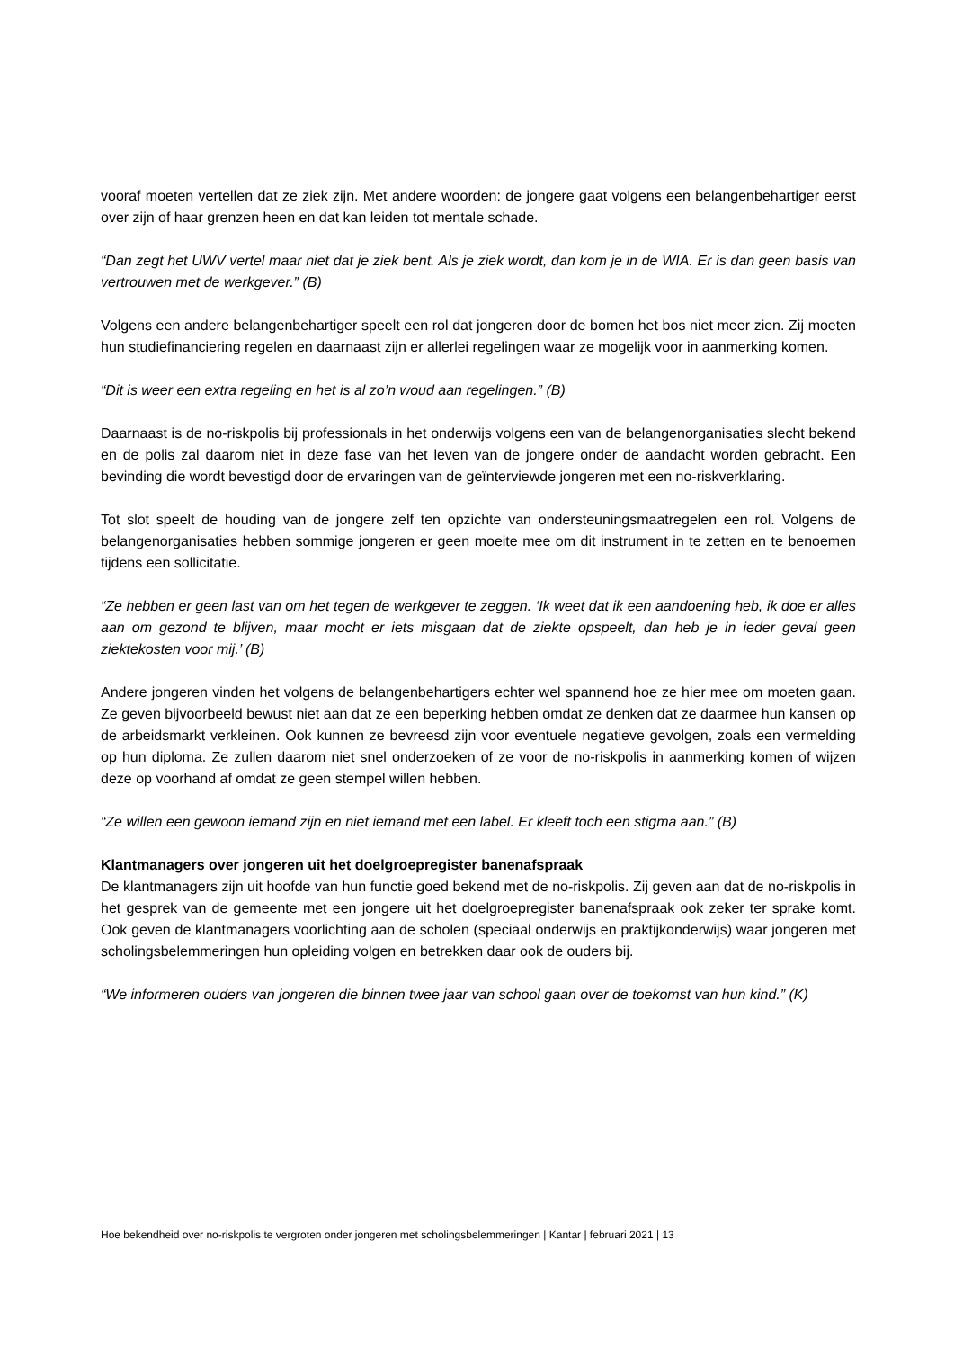vooraf moeten vertellen dat ze ziek zijn. Met andere woorden: de jongere gaat volgens een belangenbehartiger eerst over zijn of haar grenzen heen en dat kan leiden tot mentale schade.
“Dan zegt het UWV vertel maar niet dat je ziek bent. Als je ziek wordt, dan kom je in de WIA. Er is dan geen basis van vertrouwen met de werkgever.” (B)
Volgens een andere belangenbehartiger speelt een rol dat jongeren door de bomen het bos niet meer zien. Zij moeten hun studiefinanciering regelen en daarnaast zijn er allerlei regelingen waar ze mogelijk voor in aanmerking komen.
“Dit is weer een extra regeling en het is al zo’n woud aan regelingen.” (B)
Daarnaast is de no-riskpolis bij professionals in het onderwijs volgens een van de belangenorganisaties slecht bekend en de polis zal daarom niet in deze fase van het leven van de jongere onder de aandacht worden gebracht. Een bevinding die wordt bevestigd door de ervaringen van de geïnterviewde jongeren met een no-riskverklaring.
Tot slot speelt de houding van de jongere zelf ten opzichte van ondersteuningsmaatregelen een rol. Volgens de belangenorganisaties hebben sommige jongeren er geen moeite mee om dit instrument in te zetten en te benoemen tijdens een sollicitatie.
“Ze hebben er geen last van om het tegen de werkgever te zeggen. ‘Ik weet dat ik een aandoening heb, ik doe er alles aan om gezond te blijven, maar mocht er iets misgaan dat de ziekte opspeelt, dan heb je in ieder geval geen ziektekosten voor mij.’ (B)
Andere jongeren vinden het volgens de belangenbehartigers echter wel spannend hoe ze hier mee om moeten gaan. Ze geven bijvoorbeeld bewust niet aan dat ze een beperking hebben omdat ze denken dat ze daarmee hun kansen op de arbeidsmarkt verkleinen. Ook kunnen ze bevreesd zijn voor eventuele negatieve gevolgen, zoals een vermelding op hun diploma. Ze zullen daarom niet snel onderzoeken of ze voor de no-riskpolis in aanmerking komen of wijzen deze op voorhand af omdat ze geen stempel willen hebben.
“Ze willen een gewoon iemand zijn en niet iemand met een label. Er kleeft toch een stigma aan.” (B)
Klantmanagers over jongeren uit het doelgroepregister banenafspraak
De klantmanagers zijn uit hoofde van hun functie goed bekend met de no-riskpolis. Zij geven aan dat de no-riskpolis in het gesprek van de gemeente met een jongere uit het doelgroepregister banenafspraak ook zeker ter sprake komt. Ook geven de klantmanagers voorlichting aan de scholen (speciaal onderwijs en praktijkonderwijs) waar jongeren met scholingsbelemmeringen hun opleiding volgen en betrekken daar ook de ouders bij.
“We informeren ouders van jongeren die binnen twee jaar van school gaan over de toekomst van hun kind.” (K)
Hoe bekendheid over no-riskpolis te vergroten onder jongeren met scholingsbelemmeringen | Kantar | februari 2021 | 13